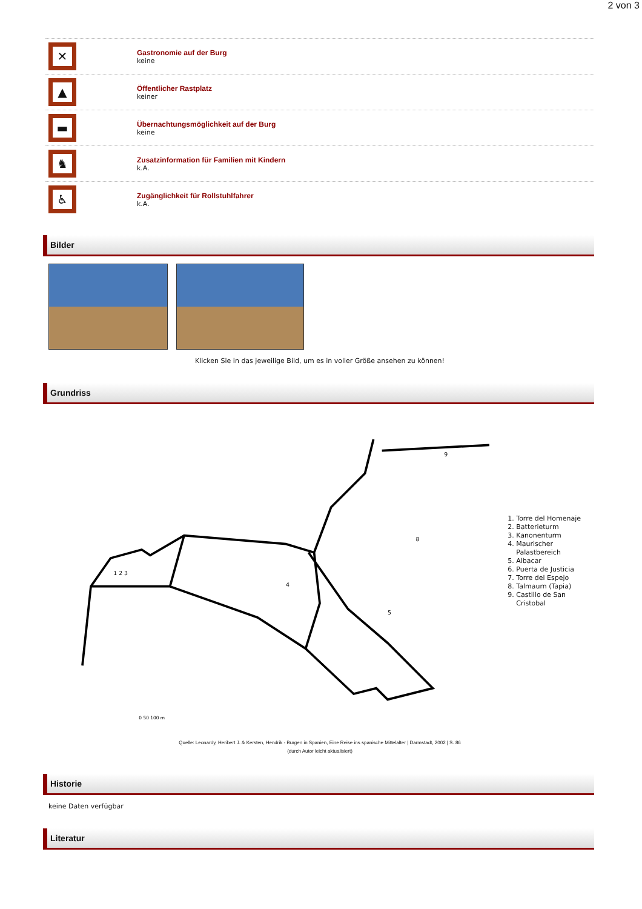2 von 3
✕
Gastronomie auf der Burg
keine
▲
Öffentlicher Rastplatz
keiner
▬
Übernachtungsmöglichkeit auf der Burg
keine
♞
Zusatzinformation für Familien mit Kindern
k.A.
♿
Zugänglichkeit für Rollstuhlfahrer
k.A.
Bilder
Klicken Sie in das jeweilige Bild, um es in voller Größe ansehen zu können!
Grundriss
4
5
1 2 3
8
9
0 50 100 m
1. Torre del Homenaje
2. Batterieturm
3. Kanonenturm
4. Maurischer Palastbereich
5. Albacar
6. Puerta de Justicia
7. Torre del Espejo
8. Talmaurn (Tapia)
9. Castillo de San Cristobal
Quelle: Leonardy, Heribert J. & Kersten, Hendrik - Burgen in Spanien, Eine Reise ins spanische Mittelalter | Darmstadt, 2002 | S. 86
(durch Autor leicht aktualisiert)
Historie
keine Daten verfügbar
Literatur